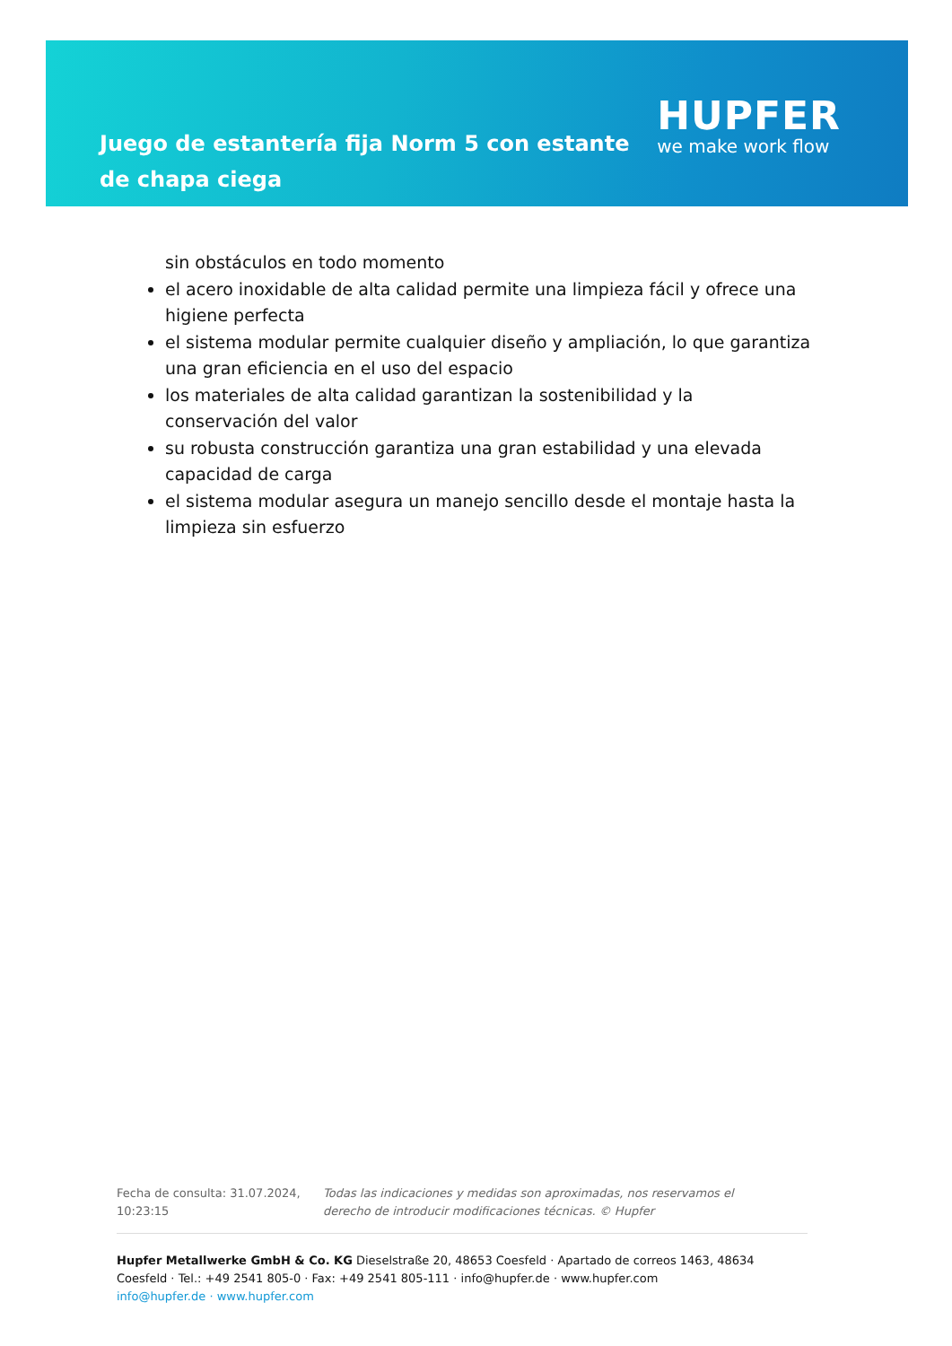Juego de estantería fija Norm 5 con estante de chapa ciega
HUPFER
we make work flow
sin obstáculos en todo momento
el acero inoxidable de alta calidad permite una limpieza fácil y ofrece una higiene perfecta
el sistema modular permite cualquier diseño y ampliación, lo que garantiza una gran eficiencia en el uso del espacio
los materiales de alta calidad garantizan la sostenibilidad y la conservación del valor
su robusta construcción garantiza una gran estabilidad y una elevada capacidad de carga
el sistema modular asegura un manejo sencillo desde el montaje hasta la limpieza sin esfuerzo
Fecha de consulta: 31.07.2024, 10:23:15
Todas las indicaciones y medidas son aproximadas, nos reservamos el derecho de introducir modificaciones técnicas. © Hupfer
Hupfer Metallwerke GmbH & Co. KG Dieselstraße 20, 48653 Coesfeld · Apartado de correos 1463, 48634 Coesfeld · Tel.: +49 2541 805-0 · Fax: +49 2541 805-111 · info@hupfer.de · www.hupfer.com
info@hupfer.de · www.hupfer.com